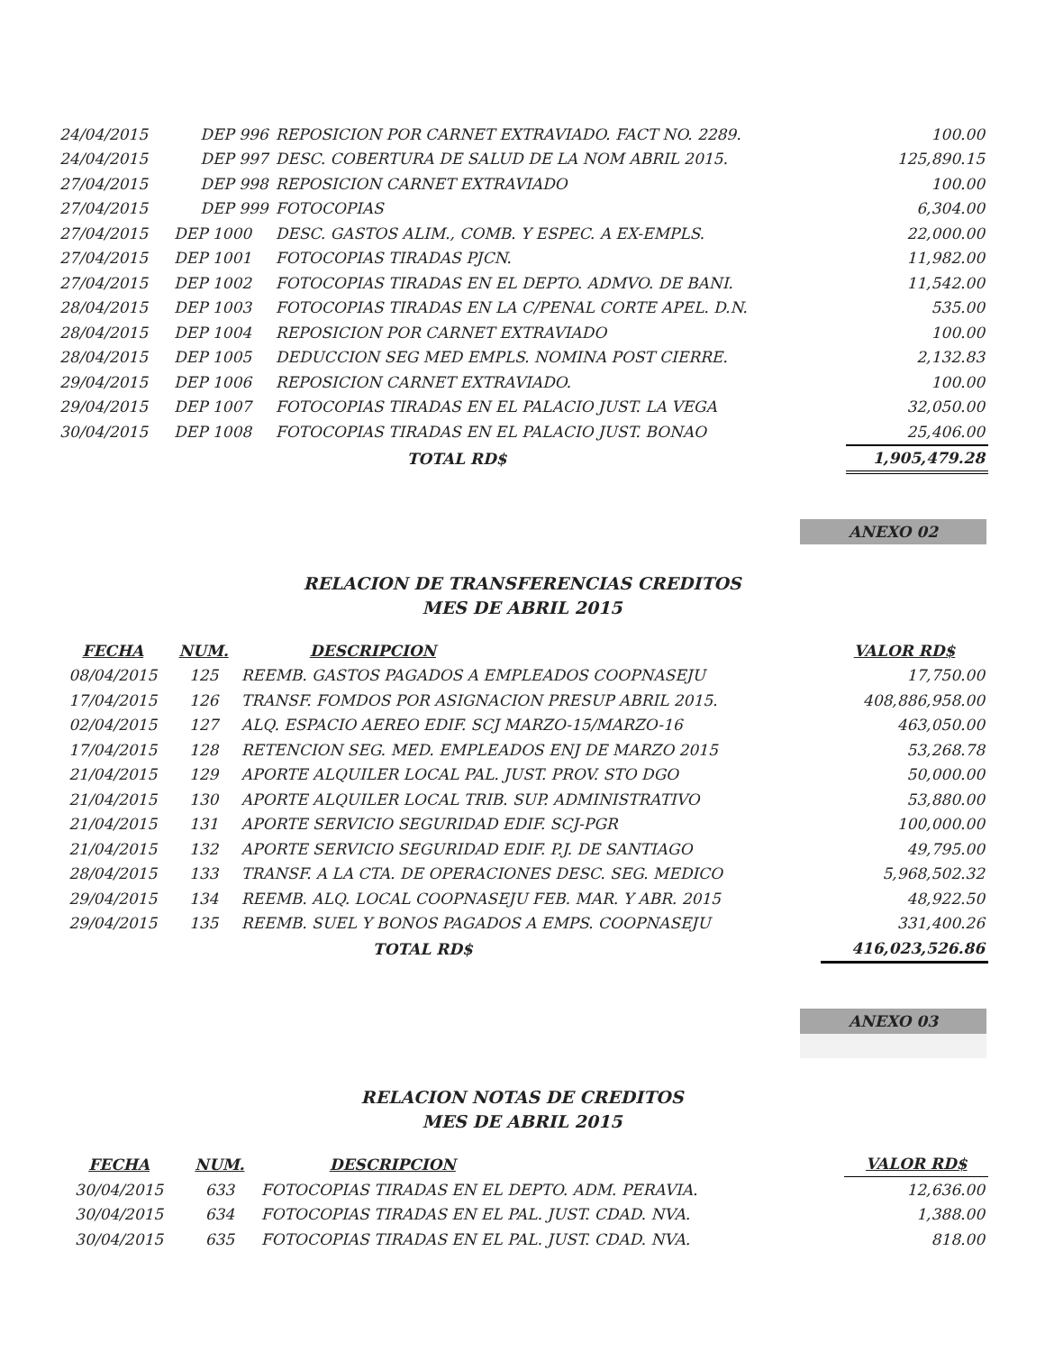| 24/04/2015 | DEP 996 | REPOSICION POR CARNET EXTRAVIADO. FACT NO. 2289. | 100.00 |
| 24/04/2015 | DEP 997 | DESC. COBERTURA DE SALUD DE LA NOM ABRIL 2015. | 125,890.15 |
| 27/04/2015 | DEP 998 | REPOSICION CARNET EXTRAVIADO | 100.00 |
| 27/04/2015 | DEP 999 | FOTOCOPIAS | 6,304.00 |
| 27/04/2015 | DEP 1000 | DESC. GASTOS ALIM., COMB. Y ESPEC. A EX-EMPLS. | 22,000.00 |
| 27/04/2015 | DEP 1001 | FOTOCOPIAS TIRADAS PJCN. | 11,982.00 |
| 27/04/2015 | DEP 1002 | FOTOCOPIAS TIRADAS EN EL DEPTO. ADMVO. DE BANI. | 11,542.00 |
| 28/04/2015 | DEP 1003 | FOTOCOPIAS TIRADAS EN LA C/PENAL CORTE APEL. D.N. | 535.00 |
| 28/04/2015 | DEP 1004 | REPOSICION POR CARNET EXTRAVIADO | 100.00 |
| 28/04/2015 | DEP 1005 | DEDUCCION SEG MED EMPLS. NOMINA POST CIERRE. | 2,132.83 |
| 29/04/2015 | DEP 1006 | REPOSICION CARNET EXTRAVIADO. | 100.00 |
| 29/04/2015 | DEP 1007 | FOTOCOPIAS TIRADAS EN EL PALACIO JUST. LA VEGA | 32,050.00 |
| 30/04/2015 | DEP 1008 | FOTOCOPIAS TIRADAS EN EL PALACIO JUST. BONAO | 25,406.00 |
| | | TOTAL RD$ | 1,905,479.28 |
ANEXO 02
RELACION DE TRANSFERENCIAS CREDITOS
MES DE ABRIL 2015
| FECHA | NUM. | DESCRIPCION | VALOR RD$ |
| --- | --- | --- | --- |
| 08/04/2015 | 125 | REEMB. GASTOS PAGADOS A EMPLEADOS COOPNASEJU | 17,750.00 |
| 17/04/2015 | 126 | TRANSF. FOMDOS POR ASIGNACION PRESUP ABRIL 2015. | 408,886,958.00 |
| 02/04/2015 | 127 | ALQ. ESPACIO AEREO EDIF. SCJ MARZO-15/MARZO-16 | 463,050.00 |
| 17/04/2015 | 128 | RETENCION SEG. MED. EMPLEADOS ENJ DE MARZO 2015 | 53,268.78 |
| 21/04/2015 | 129 | APORTE ALQUILER LOCAL PAL. JUST. PROV. STO DGO | 50,000.00 |
| 21/04/2015 | 130 | APORTE ALQUILER LOCAL TRIB. SUP. ADMINISTRATIVO | 53,880.00 |
| 21/04/2015 | 131 | APORTE SERVICIO SEGURIDAD EDIF. SCJ-PGR | 100,000.00 |
| 21/04/2015 | 132 | APORTE SERVICIO SEGURIDAD EDIF. P.J. DE SANTIAGO | 49,795.00 |
| 28/04/2015 | 133 | TRANSF. A LA CTA. DE OPERACIONES DESC. SEG. MEDICO | 5,968,502.32 |
| 29/04/2015 | 134 | REEMB. ALQ. LOCAL COOPNASEJU FEB. MAR. Y ABR. 2015 | 48,922.50 |
| 29/04/2015 | 135 | REEMB. SUEL Y BONOS PAGADOS A EMPS. COOPNASEJU | 331,400.26 |
| | | TOTAL RD$ | 416,023,526.86 |
ANEXO 03
RELACION NOTAS DE CREDITOS
MES DE ABRIL 2015
| FECHA | NUM. | DESCRIPCION | VALOR RD$ |
| --- | --- | --- | --- |
| 30/04/2015 | 633 | FOTOCOPIAS TIRADAS EN EL DEPTO. ADM. PERAVIA. | 12,636.00 |
| 30/04/2015 | 634 | FOTOCOPIAS TIRADAS EN EL PAL. JUST. CDAD. NVA. | 1,388.00 |
| 30/04/2015 | 635 | FOTOCOPIAS TIRADAS EN EL PAL. JUST. CDAD. NVA. | 818.00 |